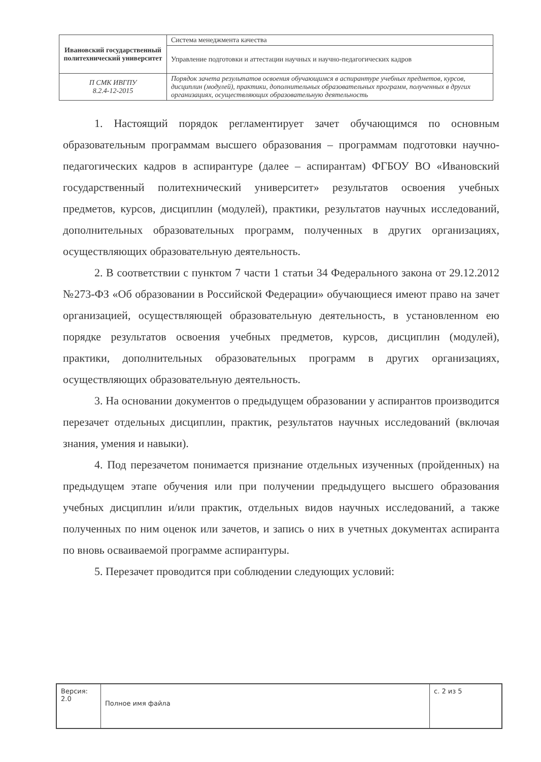| Ивановский государственный политехнический университет | Система менеджмента качества |
| | Управление подготовки и аттестации научных и научно-педагогических кадров |
| П СМК ИВГПУ 8.2.4-12-2015 | Порядок зачета результатов освоения обучающимся в аспирантуре учебных предметов, курсов, дисциплин (модулей), практики, дополнительных образовательных программ, полученных в других организациях, осуществляющих образовательную деятельность |
1. Настоящий порядок регламентирует зачет обучающимся по основным образовательным программам высшего образования – программам подготовки научно-педагогических кадров в аспирантуре (далее – аспирантам) ФГБОУ ВО «Ивановский государственный политехнический университет» результатов освоения учебных предметов, курсов, дисциплин (модулей), практики, результатов научных исследований, дополнительных образовательных программ, полученных в других организациях, осуществляющих образовательную деятельность.
2. В соответствии с пунктом 7 части 1 статьи 34 Федерального закона от 29.12.2012 №273-ФЗ «Об образовании в Российской Федерации» обучающиеся имеют право на зачет организацией, осуществляющей образовательную деятельность, в установленном ею порядке результатов освоения учебных предметов, курсов, дисциплин (модулей), практики, дополнительных образовательных программ в других организациях, осуществляющих образовательную деятельность.
3. На основании документов о предыдущем образовании у аспирантов производится перезачет отдельных дисциплин, практик, результатов научных исследований (включая знания, умения и навыки).
4. Под перезачетом понимается признание отдельных изученных (пройденных) на предыдущем этапе обучения или при получении предыдущего высшего образования учебных дисциплин и/или практик, отдельных видов научных исследований, а также полученных по ним оценок или зачетов, и запись о них в учетных документах аспиранта по вновь осваиваемой программе аспирантуры.
5. Перезачет проводится при соблюдении следующих условий:
| Версия: 2.0 | Полное имя файла | с. 2 из 5 |